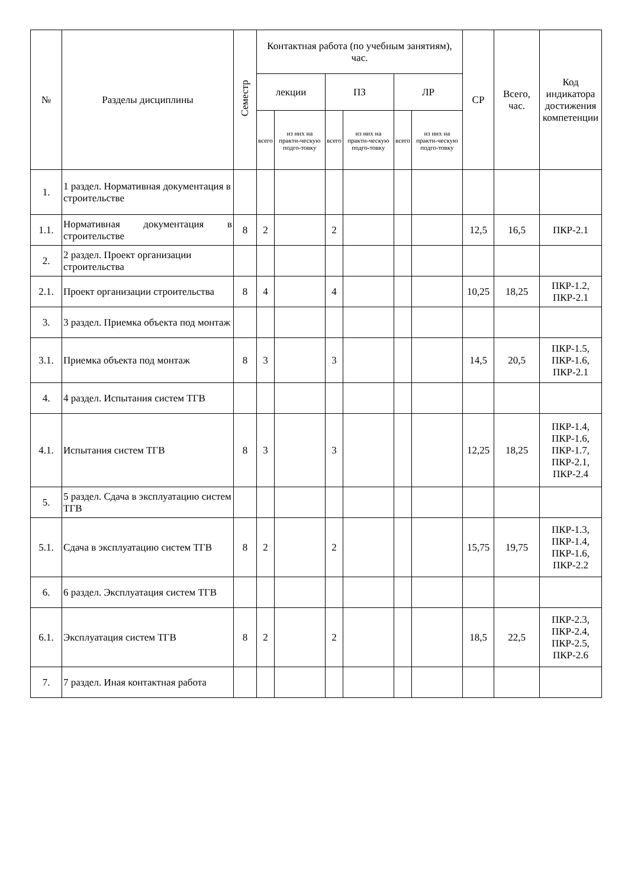| № | Разделы дисциплины | Семестр | Контактная работа (по учебным занятиям), час. | | | | | | СР | Всего, час. | Код индикатора достижения компетенции |
| --- | --- | --- | --- | --- | --- | --- | --- | --- | --- | --- | --- |
| | | | лекции | | ПЗ | | ЛР | | | | |
| | | | всего | из них на практи-ческую подго-товку | всего | из них на практи-ческую подго-товку | всего | из них на практи-ческую подго-товку | | | |
| 1. | 1 раздел. Нормативная документация в строительстве | | | | | | | | | | |
| 1.1. | Нормативная документация в строительстве | 8 | 2 | | 2 | | | | 12,5 | 16,5 | ПКР-2.1 |
| 2. | 2 раздел. Проект организации строительства | | | | | | | | | | |
| 2.1. | Проект организации строительства | 8 | 4 | | 4 | | | | 10,25 | 18,25 | ПКР-1.2, ПКР-2.1 |
| 3. | 3 раздел. Приемка объекта под монтаж | | | | | | | | | | |
| 3.1. | Приемка объекта под монтаж | 8 | 3 | | 3 | | | | 14,5 | 20,5 | ПКР-1.5, ПКР-1.6, ПКР-2.1 |
| 4. | 4 раздел. Испытания систем ТГВ | | | | | | | | | | |
| 4.1. | Испытания систем ТГВ | 8 | 3 | | 3 | | | | 12,25 | 18,25 | ПКР-1.4, ПКР-1.6, ПКР-1.7, ПКР-2.1, ПКР-2.4 |
| 5. | 5 раздел. Сдача в эксплуатацию систем ТГВ | | | | | | | | | | |
| 5.1. | Сдача в эксплуатацию систем ТГВ | 8 | 2 | | 2 | | | | 15,75 | 19,75 | ПКР-1.3, ПКР-1.4, ПКР-1.6, ПКР-2.2 |
| 6. | 6 раздел. Эксплуатация систем ТГВ | | | | | | | | | | |
| 6.1. | Эксплуатация систем ТГВ | 8 | 2 | | 2 | | | | 18,5 | 22,5 | ПКР-2.3, ПКР-2.4, ПКР-2.5, ПКР-2.6 |
| 7. | 7 раздел. Иная контактная работа | | | | | | | | | | |